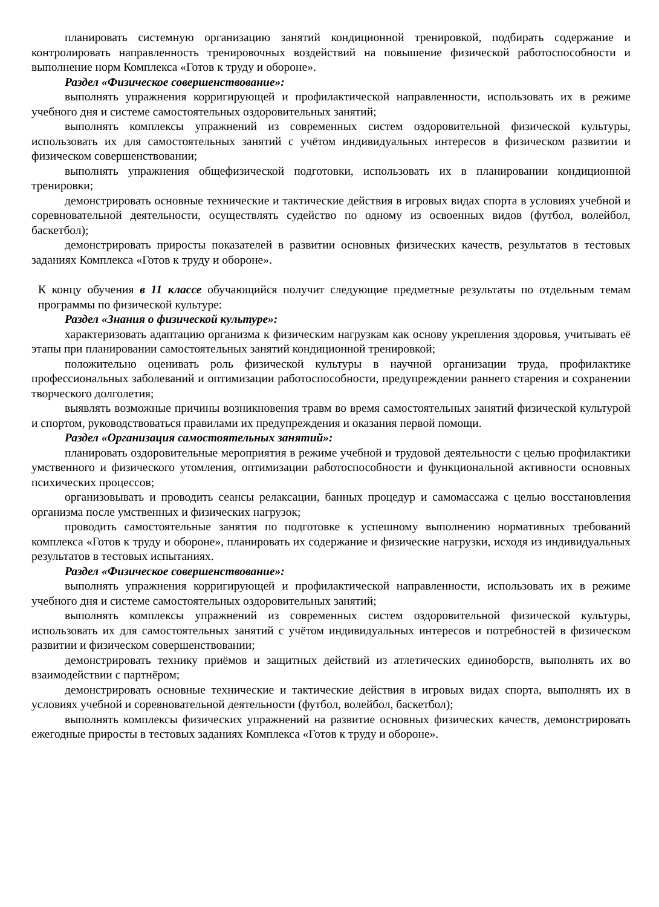планировать системную организацию занятий кондиционной тренировкой, подбирать содержание и контролировать направленность тренировочных воздействий на повышение физической работоспособности и выполнение норм Комплекса «Готов к труду и обороне».
Раздел «Физическое совершенствование»:
выполнять упражнения корригирующей и профилактической направленности, использовать их в режиме учебного дня и системе самостоятельных оздоровительных занятий;
выполнять комплексы упражнений из современных систем оздоровительной физической культуры, использовать их для самостоятельных занятий с учётом индивидуальных интересов в физическом развитии и физическом совершенствовании;
выполнять упражнения общефизической подготовки, использовать их в планировании кондиционной тренировки;
демонстрировать основные технические и тактические действия в игровых видах спорта в условиях учебной и соревновательной деятельности, осуществлять судейство по одному из освоенных видов (футбол, волейбол, баскетбол);
демонстрировать приросты показателей в развитии основных физических качеств, результатов в тестовых заданиях Комплекса «Готов к труду и обороне».
К концу обучения в 11 классе обучающийся получит следующие предметные результаты по отдельным темам программы по физической культуре:
Раздел «Знания о физической культуре»:
характеризовать адаптацию организма к физическим нагрузкам как основу укрепления здоровья, учитывать её этапы при планировании самостоятельных занятий кондиционной тренировкой;
положительно оценивать роль физической культуры в научной организации труда, профилактике профессиональных заболеваний и оптимизации работоспособности, предупреждении раннего старения и сохранении творческого долголетия;
выявлять возможные причины возникновения травм во время самостоятельных занятий физической культурой и спортом, руководствоваться правилами их предупреждения и оказания первой помощи.
Раздел «Организация самостоятельных занятий»:
планировать оздоровительные мероприятия в режиме учебной и трудовой деятельности с целью профилактики умственного и физического утомления, оптимизации работоспособности и функциональной активности основных психических процессов;
организовывать и проводить сеансы релаксации, банных процедур и самомассажа с целью восстановления организма после умственных и физических нагрузок;
проводить самостоятельные занятия по подготовке к успешному выполнению нормативных требований комплекса «Готов к труду и обороне», планировать их содержание и физические нагрузки, исходя из индивидуальных результатов в тестовых испытаниях.
Раздел «Физическое совершенствование»:
выполнять упражнения корригирующей и профилактической направленности, использовать их в режиме учебного дня и системе самостоятельных оздоровительных занятий;
выполнять комплексы упражнений из современных систем оздоровительной физической культуры, использовать их для самостоятельных занятий с учётом индивидуальных интересов и потребностей в физическом развитии и физическом совершенствовании;
демонстрировать технику приёмов и защитных действий из атлетических единоборств, выполнять их во взаимодействии с партнёром;
демонстрировать основные технические и тактические действия в игровых видах спорта, выполнять их в условиях учебной и соревновательной деятельности (футбол, волейбол, баскетбол);
выполнять комплексы физических упражнений на развитие основных физических качеств, демонстрировать ежегодные приросты в тестовых заданиях Комплекса «Готов к труду и обороне».